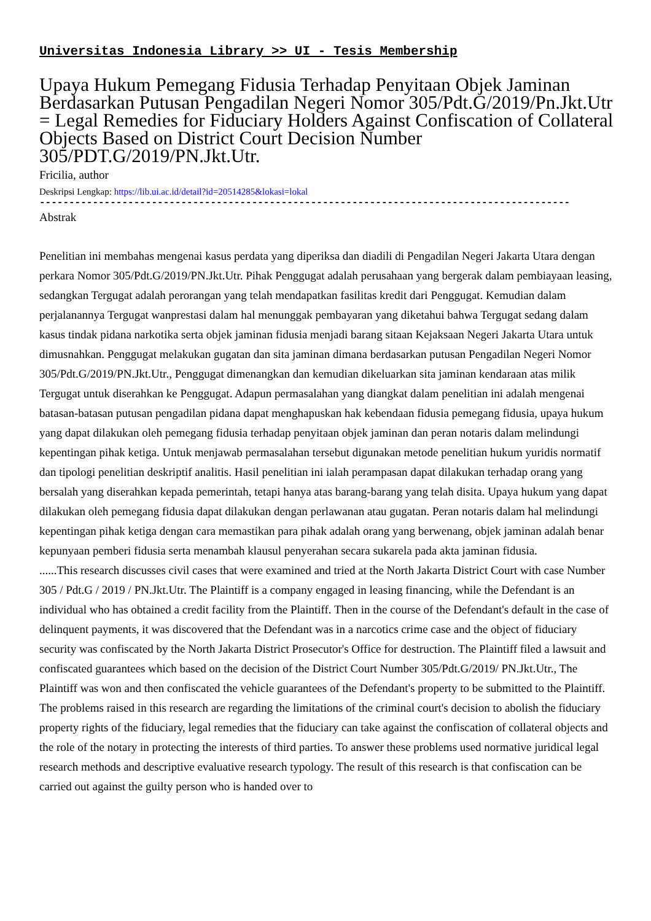Universitas Indonesia Library >> UI - Tesis Membership
Upaya Hukum Pemegang Fidusia Terhadap Penyitaan Objek Jaminan Berdasarkan Putusan Pengadilan Negeri Nomor 305/Pdt.G/2019/Pn.Jkt.Utr = Legal Remedies for Fiduciary Holders Against Confiscation of Collateral Objects Based on District Court Decision Number 305/PDT.G/2019/PN.Jkt.Utr.
Fricilia, author
Deskripsi Lengkap: https://lib.ui.ac.id/detail?id=20514285&lokasi=lokal
------------------------------------------------------------------------------------------
Abstrak
Penelitian ini membahas mengenai kasus perdata yang diperiksa dan diadili di Pengadilan Negeri Jakarta Utara dengan perkara Nomor 305/Pdt.G/2019/PN.Jkt.Utr. Pihak Penggugat adalah perusahaan yang bergerak dalam pembiayaan leasing, sedangkan Tergugat adalah perorangan yang telah mendapatkan fasilitas kredit dari Penggugat. Kemudian dalam perjalanannya Tergugat wanprestasi dalam hal menunggak pembayaran yang diketahui bahwa Tergugat sedang dalam kasus tindak pidana narkotika serta objek jaminan fidusia menjadi barang sitaan Kejaksaan Negeri Jakarta Utara untuk dimusnahkan. Penggugat melakukan gugatan dan sita jaminan dimana berdasarkan putusan Pengadilan Negeri Nomor 305/Pdt.G/2019/PN.Jkt.Utr., Penggugat dimenangkan dan kemudian dikeluarkan sita jaminan kendaraan atas milik Tergugat untuk diserahkan ke Penggugat. Adapun permasalahan yang diangkat dalam penelitian ini adalah mengenai batasan-batasan putusan pengadilan pidana dapat menghapuskan hak kebendaan fidusia pemegang fidusia, upaya hukum yang dapat dilakukan oleh pemegang fidusia terhadap penyitaan objek jaminan dan peran notaris dalam melindungi kepentingan pihak ketiga. Untuk menjawab permasalahan tersebut digunakan metode penelitian hukum yuridis normatif dan tipologi penelitian deskriptif analitis. Hasil penelitian ini ialah perampasan dapat dilakukan terhadap orang yang bersalah yang diserahkan kepada pemerintah, tetapi hanya atas barang-barang yang telah disita. Upaya hukum yang dapat dilakukan oleh pemegang fidusia dapat dilakukan dengan perlawanan atau gugatan. Peran notaris dalam hal melindungi kepentingan pihak ketiga dengan cara memastikan para pihak adalah orang yang berwenang, objek jaminan adalah benar kepunyaan pemberi fidusia serta menambah klausul penyerahan secara sukarela pada akta jaminan fidusia.
......This research discusses civil cases that were examined and tried at the North Jakarta District Court with case Number 305 / Pdt.G / 2019 / PN.Jkt.Utr. The Plaintiff is a company engaged in leasing financing, while the Defendant is an individual who has obtained a credit facility from the Plaintiff. Then in the course of the Defendant's default in the case of delinquent payments, it was discovered that the Defendant was in a narcotics crime case and the object of fiduciary security was confiscated by the North Jakarta District Prosecutor's Office for destruction. The Plaintiff filed a lawsuit and confiscated guarantees which based on the decision of the District Court Number 305/Pdt.G/2019/ PN.Jkt.Utr., The Plaintiff was won and then confiscated the vehicle guarantees of the Defendant's property to be submitted to the Plaintiff. The problems raised in this research are regarding the limitations of the criminal court's decision to abolish the fiduciary property rights of the fiduciary, legal remedies that the fiduciary can take against the confiscation of collateral objects and the role of the notary in protecting the interests of third parties. To answer these problems used normative juridical legal research methods and descriptive evaluative research typology. The result of this research is that confiscation can be carried out against the guilty person who is handed over to